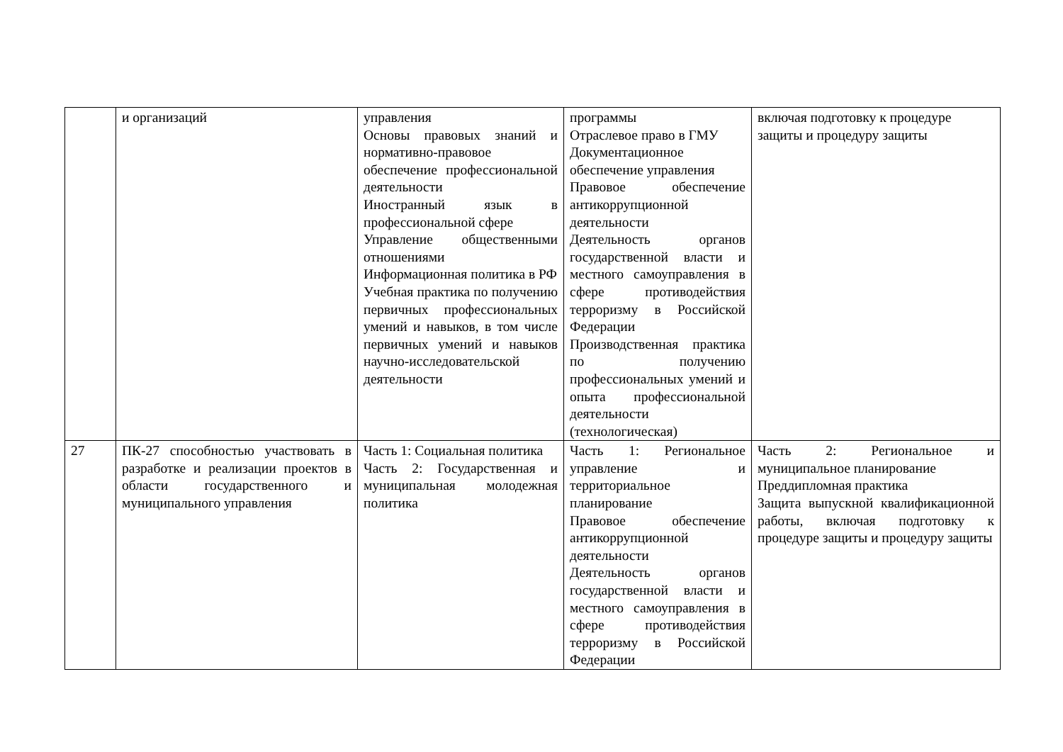| | и организаций | управления Основы правовых знаний и нормативно-правовое обеспечение профессиональной деятельности Иностранный язык в профессиональной сфере Управление общественными отношениями Информационная политика в РФ Учебная практика по получению первичных профессиональных умений и навыков, в том числе первичных умений и навыков научно-исследовательской деятельности | программы Отраслевое право в ГМУ Документационное обеспечение управления Правовое обеспечение антикоррупционной деятельности Деятельность органов государственной власти и местного самоуправления в сфере противодействия терроризму в Российской Федерации Производственная практика по получению профессиональных умений и опыта профессиональной деятельности (технологическая) | включая подготовку к процедуре защиты и процедуру защиты |
| 27 | ПК-27 способностью участвовать в разработке и реализации проектов в области государственного и муниципального управления | Часть 1: Социальная политика Часть 2: Государственная и муниципальная молодежная политика | Часть 1: Региональное управление и территориальное планирование Правовое обеспечение антикоррупционной деятельности Деятельность органов государственной власти и местного самоуправления в сфере противодействия терроризму в Российской Федерации | Часть 2: Региональное и муниципальное планирование Преддипломная практика Защита выпускной квалификационной работы, включая подготовку к процедуре защиты и процедуру защиты |